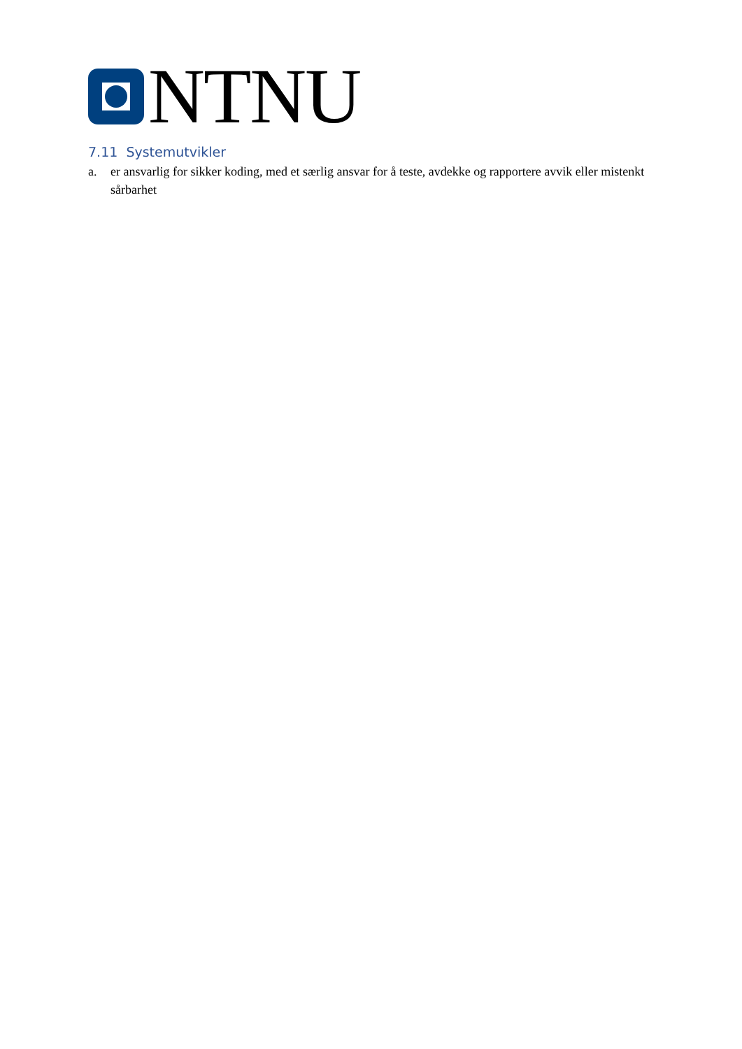NTNU
7.11 Systemutvikler
a. er ansvarlig for sikker koding, med et særlig ansvar for å teste, avdekke og rapportere avvik eller mistenkt sårbarhet